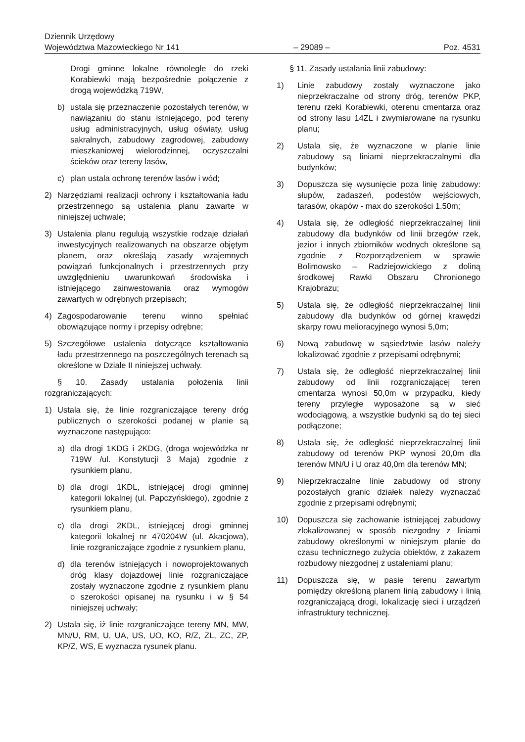Dziennik Urzędowy
Województwa Mazowieckiego Nr 141
– 29089 –
Poz. 4531
Drogi gminne lokalne równoległe do rzeki Korabiewki mają bezpośrednie połączenie z drogą wojewódzką 719W,
b) ustala się przeznaczenie pozostałych terenów, w nawiązaniu do stanu istniejącego, pod tereny usług administracyjnych, usług oświaty, usług sakralnych, zabudowy zagrodowej, zabudowy mieszkaniowej wielorodzinnej, oczyszczalni ścieków oraz tereny lasów,
c) plan ustala ochronę terenów lasów i wód;
2) Narzędziami realizacji ochrony i kształtowania ładu przestrzennego są ustalenia planu zawarte w niniejszej uchwale;
3) Ustalenia planu regulują wszystkie rodzaje działań inwestycyjnych realizowanych na obszarze objętym planem, oraz określają zasady wzajemnych powiązań funkcjonalnych i przestrzennych przy uwzględnieniu uwarunkowań środowiska i istniejącego zainwestowania oraz wymogów zawartych w odrębnych przepisach;
4) Zagospodarowanie terenu winno spełniać obowiązujące normy i przepisy odrębne;
5) Szczegółowe ustalenia dotyczące kształtowania ładu przestrzennego na poszczególnych terenach są określone w Dziale II niniejszej uchwały.
§ 10. Zasady ustalania położenia linii rozgraniczających:
1) Ustala się, że linie rozgraniczające tereny dróg publicznych o szerokości podanej w planie są wyznaczone następująco:
a) dla drogi 1KDG i 2KDG, (droga wojewódzka nr 719W /ul. Konstytucji 3 Maja) zgodnie z rysunkiem planu,
b) dla drogi 1KDL, istniejącej drogi gminnej kategorii lokalnej (ul. Papczyńskiego), zgodnie z rysunkiem planu,
c) dla drogi 2KDL, istniejącej drogi gminnej kategorii lokalnej nr 470204W (ul. Akacjowa), linie rozgraniczające zgodnie z rysunkiem planu,
d) dla terenów istniejących i nowoprojektowanych dróg klasy dojazdowej linie rozgraniczające zostały wyznaczone zgodnie z rysunkiem planu o szerokości opisanej na rysunku i w § 54 niniejszej uchwały;
2) Ustala się, iż linie rozgraniczające tereny MN, MW, MN/U, RM, U, UA, US, UO, KO, R/Z, ZL, ZC, ZP, KP/Z, WS, E wyznacza rysunek planu.
§ 11. Zasady ustalania linii zabudowy:
1) Linie zabudowy zostały wyznaczone jako nieprzekraczalne od strony dróg, terenów PKP, terenu rzeki Korabiewki, oterenu cmentarza oraz od strony lasu 14ZL i zwymiarowane na rysunku planu;
2) Ustala się, że wyznaczone w planie linie zabudowy są liniami nieprzekraczalnymi dla budynków;
3) Dopuszcza się wysunięcie poza linię zabudowy: słupów, zadaszeń, podestów wejściowych, tarasów, okapów - max do szerokości 1.50m;
4) Ustala się, że odległość nieprzekraczalnej linii zabudowy dla budynków od linii brzegów rzek, jezior i innych zbiorników wodnych określone są zgodnie z Rozporządzeniem w sprawie Bolimowsko – Radziejowickiego z doliną środkowej Rawki Obszaru Chronionego Krajobrazu;
5) Ustala się, że odległość nieprzekraczalnej linii zabudowy dla budynków od górnej krawędzi skarpy rowu melioracyjnego wynosi 5,0m;
6) Nową zabudowę w sąsiedztwie lasów należy lokalizować zgodnie z przepisami odrębnymi;
7) Ustala się, że odległość nieprzekraczalnej linii zabudowy od linii rozgraniczającej teren cmentarza wynosi 50,0m w przypadku, kiedy tereny przyległe wyposażone są w sieć wodociągową, a wszystkie budynki są do tej sieci podłączone;
8) Ustala się, że odległość nieprzekraczalnej linii zabudowy od terenów PKP wynosi 20,0m dla terenów MN/U i U oraz 40,0m dla terenów MN;
9) Nieprzekraczalne linie zabudowy od strony pozostałych granic działek należy wyznaczać zgodnie z przepisami odrębnymi;
10) Dopuszcza się zachowanie istniejącej zabudowy zlokalizowanej w sposób niezgodny z liniami zabudowy określonymi w niniejszym planie do czasu technicznego zużycia obiektów, z zakazem rozbudowy niezgodnej z ustaleniami planu;
11) Dopuszcza się, w pasie terenu zawartym pomiędzy określoną planem linią zabudowy i linią rozgraniczającą drogi, lokalizację sieci i urządzeń infrastruktury technicznej.